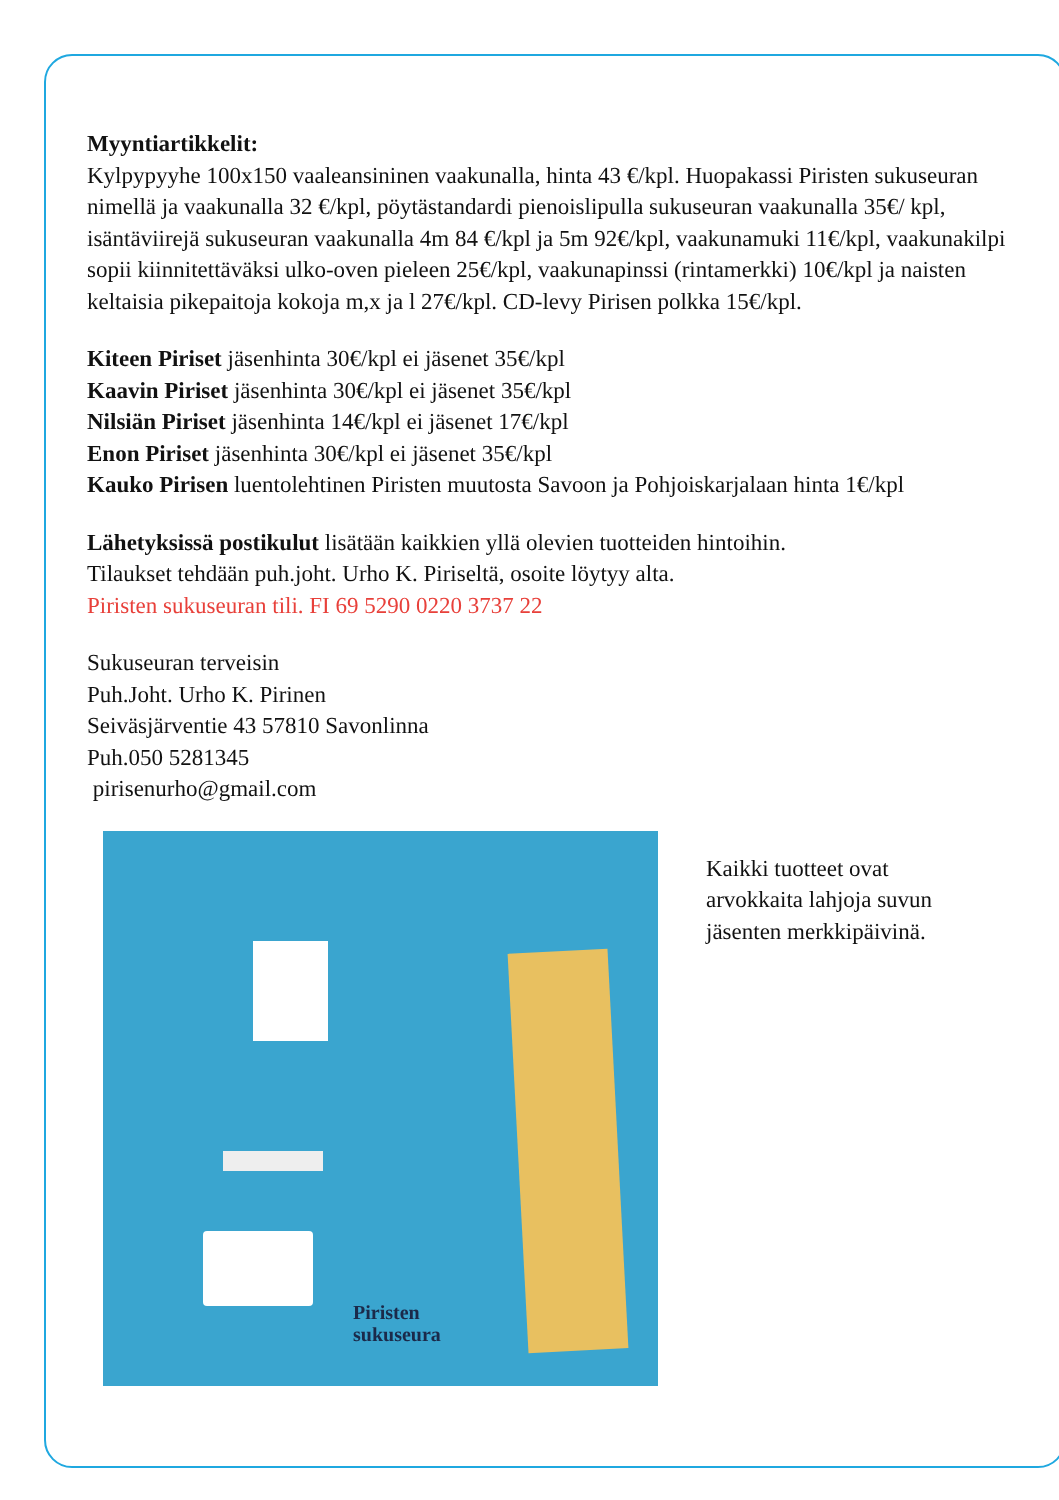Myyntiartikkelit:
Kylpypyyhe 100x150 vaaleansininen vaakunalla, hinta 43 €/kpl. Huopakassi Piristen sukuseuran nimellä ja vaakunalla 32 €/kpl, pöytästandardi pienoislipulla sukuseuran vaakunalla 35€/ kpl, isäntäviirejä sukuseuran vaakunalla 4m 84 €/kpl ja 5m 92€/kpl, vaakunamuki 11€/kpl, vaakunakilpi sopii kiinnitettäväksi ulko-oven pieleen 25€/kpl, vaakunapinssi (rintamerkki) 10€/kpl ja naisten keltaisia pikepaitoja kokoja m,x ja l 27€/kpl. CD-levy Pirisen polkka 15€/kpl.
Kiteen Piriset jäsenhinta 30€/kpl ei jäsenet 35€/kpl
Kaavin Piriset jäsenhinta 30€/kpl ei jäsenet 35€/kpl
Nilsiän Piriset jäsenhinta 14€/kpl ei jäsenet 17€/kpl
Enon Piriset jäsenhinta 30€/kpl ei jäsenet 35€/kpl
Kauko Pirisen luentolehtinen Piristen muutosta Savoon ja Pohjoiskarjalaan hinta 1€/kpl
Lähetyksissä postikulut lisätään kaikkien yllä olevien tuotteiden hintoihin.
Tilaukset tehdään puh.joht. Urho K. Piriseltä, osoite löytyy alta.
Piristen sukuseuran tili. FI 69 5290 0220 3737 22
Sukuseuran terveisin
Puh.Joht. Urho K. Pirinen
Seiväsjärventie 43 57810 Savonlinna
Puh.050 5281345
pirisenurho@gmail.com
Piristen
sukuseura
Kaikki tuotteet ovat
arvokkaita lahjoja suvun
jäsenten merkkipäivinä.